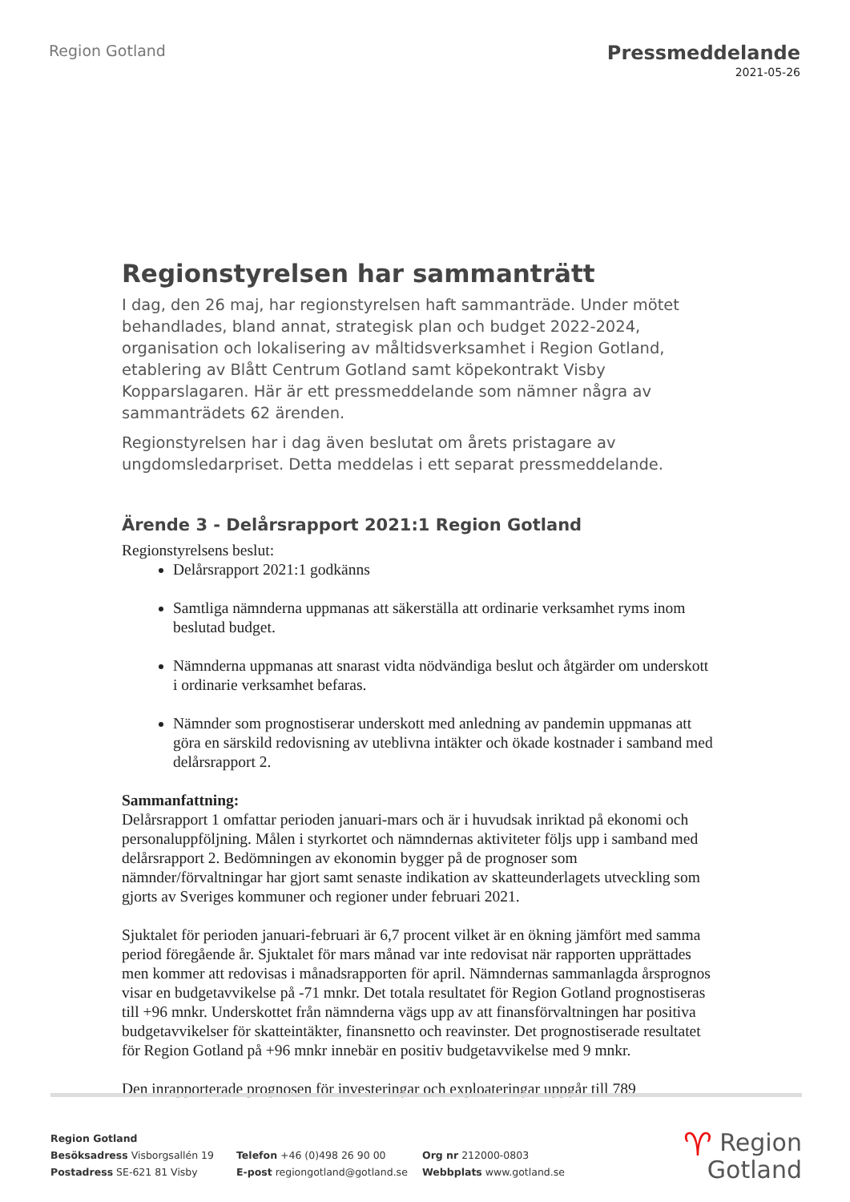Region Gotland
Pressmeddelande
2021-05-26
Regionstyrelsen har sammanträtt
I dag, den 26 maj, har regionstyrelsen haft sammanträde. Under mötet behandlades, bland annat, strategisk plan och budget 2022-2024, organisation och lokalisering av måltidsverksamhet i Region Gotland, etablering av Blått Centrum Gotland samt köpekontrakt Visby Kopparslagaren. Här är ett pressmeddelande som nämner några av sammanträdets 62 ärenden.
Regionstyrelsen har i dag även beslutat om årets pristagare av ungdomsledarpriset. Detta meddelas i ett separat pressmeddelande.
Ärende 3 - Delårsrapport 2021:1 Region Gotland
Regionstyrelsens beslut:
Delårsrapport 2021:1 godkänns
Samtliga nämnderna uppmanas att säkerställa att ordinarie verksamhet ryms inom beslutad budget.
Nämnderna uppmanas att snarast vidta nödvändiga beslut och åtgärder om underskott i ordinarie verksamhet befaras.
Nämnder som prognostiserar underskott med anledning av pandemin uppmanas att göra en särskild redovisning av uteblivna intäkter och ökade kostnader i samband med delårsrapport 2.
Sammanfattning:
Delårsrapport 1 omfattar perioden januari-mars och är i huvudsak inriktad på ekonomi och personaluppföljning. Målen i styrkortet och nämndernas aktiviteter följs upp i samband med delårsrapport 2. Bedömningen av ekonomin bygger på de prognoser som nämnder/förvaltningar har gjort samt senaste indikation av skatteunderlagets utveckling som gjorts av Sveriges kommuner och regioner under februari 2021.
Sjuktalet för perioden januari-februari är 6,7 procent vilket är en ökning jämfört med samma period föregående år. Sjuktalet för mars månad var inte redovisat när rapporten upprättades men kommer att redovisas i månadsrapporten för april. Nämndernas sammanlagda årsprognos visar en budgetavvikelse på -71 mnkr. Det totala resultatet för Region Gotland prognostiseras till +96 mnkr. Underskottet från nämnderna vägs upp av att finansförvaltningen har positiva budgetavvikelser för skatteintäkter, finansnetto och reavinster. Det prognostiserade resultatet för Region Gotland på +96 mnkr innebär en positiv budgetavvikelse med 9 mnkr.
Den inrapporterade prognosen för investeringar och exploateringar uppgår till 789
Region Gotland
Besöksadress Visborgsallén 19
Postadress SE-621 81 Visby
Telefon +46 (0)498 26 90 00
E-post regiongotland@gotland.se
Org nr 212000-0803
Webbplats www.gotland.se
♈ Region
Gotland